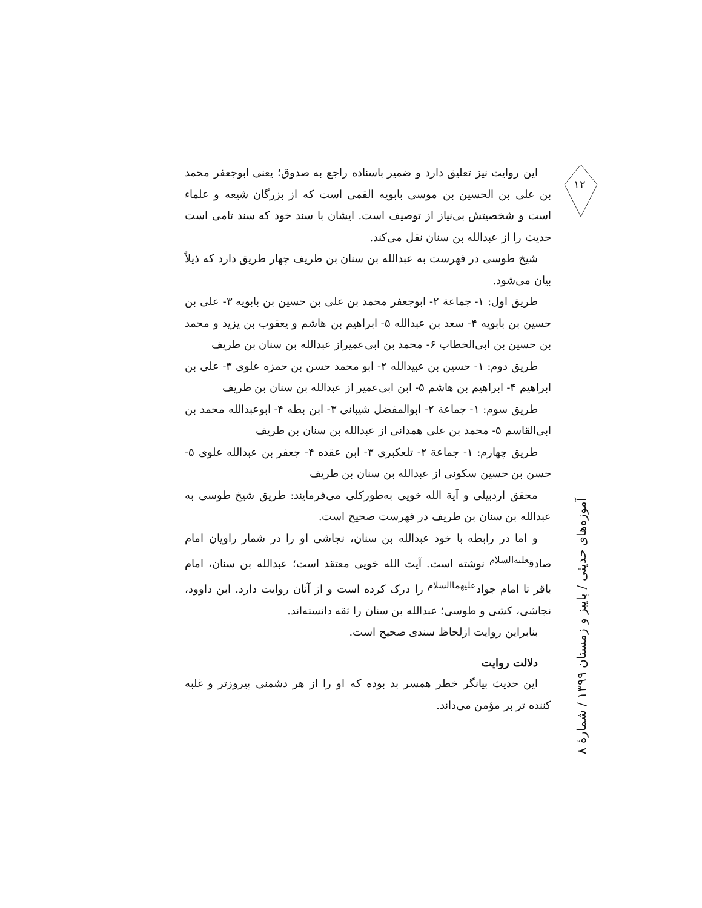این روایت نیز تعلیق دارد و ضمیر باسناده راجع به صدوق؛ یعنی ابوجعفر محمد بن علی بن الحسین بن موسی بابویه القمی است که از بزرگان شیعه و علماء است و شخصیتش بی‌نیاز از توصیف است. ایشان با سند خود که سند تامی است حدیث را از عبدالله بن سنان نقل می‌کند.
شیخ طوسی در فهرست به عبدالله بن سنان بن طریف چهار طریق دارد که ذیلاً بیان می‌شود.
طریق اول: ۱- جماعة ۲- ابوجعفر محمد بن علی بن حسین بن بابویه ۳- علی بن حسین بن بابویه ۴- سعد بن عبدالله ۵- ابراهیم بن هاشم و یعقوب بن یزید و محمد بن حسین بن ابی‌الخطاب ۶- محمد بن ابی‌عمیراز عبدالله بن سنان بن طریف
طریق دوم: ۱- حسین بن عبیدالله ۲- ابو محمد حسن بن حمزه علوی ۳- علی بن ابراهیم ۴- ابراهیم بن هاشم ۵- ابن ابی‌عمیر از عبدالله بن سنان بن طریف
طریق سوم: ۱- جماعة ۲- ابوالمفضل شیبانی ۳- ابن بطه ۴- ابوعبدالله محمد بن ابی‌القاسم ۵- محمد بن علی همدانی از عبدالله بن سنان بن طریف
طریق چهارم: ۱- جماعة ۲- تلعکبری ۳- ابن عقده ۴- جعفر بن عبدالله علوی ۵- حسن بن حسین سکونی از عبدالله بن سنان بن طریف
محقق اردبیلی و آیة الله خویی به‌طورکلی می‌فرمایند: طریق شیخ طوسی به عبدالله بن سنان بن طریف در فهرست صحیح است.
و اما در رابطه با خود عبدالله بن سنان، نجاشی او را در شمار راویان امام صادق<sup>علیه‌السلام</sup> نوشته است. آیت الله خویی معتقد است؛ عبدالله بن سنان، امام باقر تا امام جواد<sup>علیهماالسلام</sup> را درک کرده است و از آنان روایت دارد. ابن داوود، نجاشی، کشی و طوسی؛ عبدالله بن سنان را ثقه دانسته‌اند.
بنابراین روایت ازلحاظ سندی صحیح است.
دلالت روایت
این حدیث بیانگر خطر همسر بد بوده که او را از هر دشمنی پیروزتر و غلبه کننده تر بر مؤمن می‌داند.
۱۲
آموزه‌های حدیثی / پاییز و زمستان ۱۳۹۹ / شمارهٔ ۸